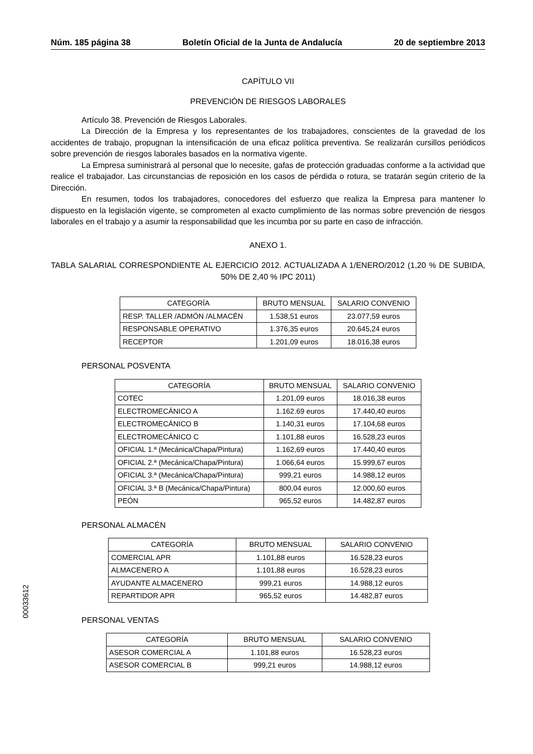Núm. 185 página 38 Boletín Oficial de la Junta de Andalucía 20 de septiembre 2013
CAPÍTULO VII
PREVENCIÓN DE RIESGOS LABORALES
Artículo 38. Prevención de Riesgos Laborales.
La Dirección de la Empresa y los representantes de los trabajadores, conscientes de la gravedad de los accidentes de trabajo, propugnan la intensificación de una eficaz política preventiva. Se realizarán cursillos periódicos sobre prevención de riesgos laborales basados en la normativa vigente.
La Empresa suministrará al personal que lo necesite, gafas de protección graduadas conforme a la actividad que realice el trabajador. Las circunstancias de reposición en los casos de pérdida o rotura, se tratarán según criterio de la Dirección.
En resumen, todos los trabajadores, conocedores del esfuerzo que realiza la Empresa para mantener lo dispuesto en la legislación vigente, se comprometen al exacto cumplimiento de las normas sobre prevención de riesgos laborales en el trabajo y a asumir la responsabilidad que les incumba por su parte en caso de infracción.
ANEXO 1.
TABLA SALARIAL CORRESPONDIENTE AL EJERCICIO 2012. ACTUALIZADA A 1/ENERO/2012 (1,20 % DE SUBIDA, 50% DE 2,40 % IPC 2011)
| CATEGORÍA | BRUTO MENSUAL | SALARIO CONVENIO |
| --- | --- | --- |
| RESP. TALLER /ADMÓN /ALMACÉN | 1.538,51 euros | 23.077,59 euros |
| RESPONSABLE OPERATIVO | 1.376,35 euros | 20.645,24 euros |
| RECEPTOR | 1.201,09 euros | 18.016,38 euros |
PERSONAL POSVENTA
| CATEGORÍA | BRUTO MENSUAL | SALARIO CONVENIO |
| --- | --- | --- |
| COTEC | 1.201,09 euros | 18.016,38 euros |
| ELECTROMECÁNICO A | 1.162.69 euros | 17.440,40 euros |
| ELECTROMECÁNICO B | 1.140,31 euros | 17.104,68 euros |
| ELECTROMECÁNICO C | 1.101,88 euros | 16.528,23 euros |
| OFICIAL 1.ª (Mecánica/Chapa/Pintura) | 1.162,69 euros | 17.440,40 euros |
| OFICIAL 2.ª (Mecánica/Chapa/Pintura) | 1.066,64 euros | 15.999,67 euros |
| OFICIAL 3.ª (Mecánica/Chapa/Pintura) | 999,21 euros | 14.988,12 euros |
| OFICIAL 3.ª B (Mecánica/Chapa/Pintura) | 800,04 euros | 12.000,60 euros |
| PEÓN | 965,52 euros | 14.482,87 euros |
PERSONAL ALMACÉN
| CATEGORÍA | BRUTO MENSUAL | SALARIO CONVENIO |
| --- | --- | --- |
| COMERCIAL APR | 1.101,88 euros | 16.528,23 euros |
| ALMACENERO A | 1.101,88 euros | 16.528,23 euros |
| AYUDANTE ALMACENERO | 999,21 euros | 14.988,12 euros |
| REPARTIDOR APR | 965,52 euros | 14.482,87 euros |
PERSONAL VENTAS
| CATEGORÍA | BRUTO MENSUAL | SALARIO CONVENIO |
| --- | --- | --- |
| ASESOR COMERCIAL A | 1.101,88 euros | 16.528,23 euros |
| ASESOR COMERCIAL B | 999,21 euros | 14.988,12 euros |
00033612